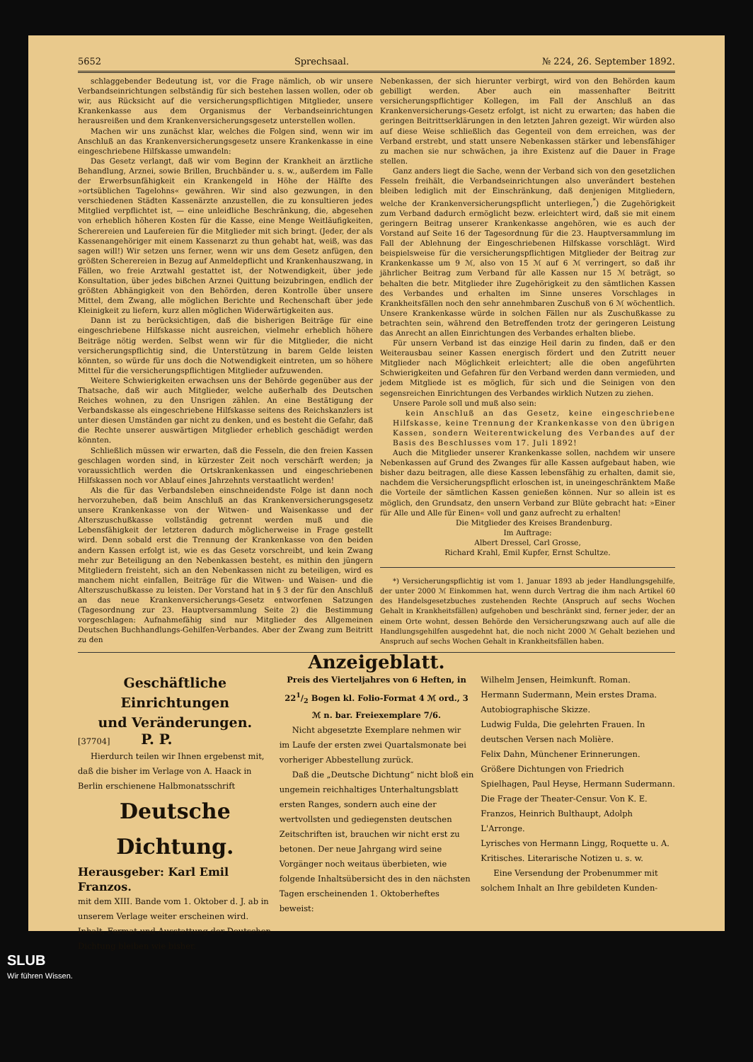5652 Sprechsaal. № 224, 26. September 1892.
schlaggebender Bedeutung ist, vor die Frage nämlich, ob wir unsere Verbandseinrichtungen selbständig für sich bestehen lassen wollen, oder ob wir, aus Rücksicht auf die versicherungspflichtigen Mitglieder, unsere Krankenkasse aus dem Organismus der Verbandseinrichtungen herausreißen und dem Krankenversicherungsgesetz unterstellen wollen.
Machen wir uns zunächst klar, welches die Folgen sind, wenn wir im Anschluß an das Krankenversicherungsgesetz unsere Krankenkasse in eine eingeschriebene Hilfskasse umwandeln:
Das Gesetz verlangt, daß wir vom Beginn der Krankheit an ärztliche Behandlung, Arznei, sowie Brillen, Bruchbänder u. s. w., außerdem im Falle der Erwerbsunfähigkeit ein Krankengeld in Höhe der Hälfte des »ortsüblichen Tagelohns« gewähren. Wir sind also gezwungen, in den verschiedenen Städten Kassenärzte anzustellen, die zu konsultieren jedes Mitglied verpflichtet ist, — eine unleidliche Beschränkung, die, abgesehen von erheblich höheren Kosten für die Kasse, eine Menge Weitläufigkeiten, Scherereien und Laufereien für die Mitglieder mit sich bringt. (Jeder, der als Kassenangehöriger mit einem Kassenarzt zu thun gehabt hat, weiß, was das sagen will!) Wir setzen uns ferner, wenn wir uns dem Gesetz anfügen, den größten Scherereien in Bezug auf Anmeldepflicht und Krankenhauszwang, in Fällen, wo freie Arztwahl gestattet ist, der Notwendigkeit, über jede Konsultation, über jedes bißchen Arznei Quittung beizubringen, endlich der größten Abhängigkeit von den Behörden, deren Kontrolle über unsere Mittel, dem Zwang, alle möglichen Berichte und Rechenschaft über jede Kleinigkeit zu liefern, kurz allen möglichen Widerwärtigkeiten aus.
Dann ist zu berücksichtigen, daß die bisherigen Beiträge für eine eingeschriebene Hilfskasse nicht ausreichen, vielmehr erheblich höhere Beiträge nötig werden. Selbst wenn wir für die Mitglieder, die nicht versicherungspflichtig sind, die Unterstützung in barem Gelde leisten könnten, so würde für uns doch die Notwendigkeit eintreten, um so höhere Mittel für die versicherungspflichtigen Mitglieder aufzuwenden.
Weitere Schwierigkeiten erwachsen uns der Behörde gegenüber aus der Thatsache, daß wir auch Mitglieder, welche außerhalb des Deutschen Reiches wohnen, zu den Unsrigen zählen. An eine Bestätigung der Verbandskasse als eingeschriebene Hilfskasse seitens des Reichskanzlers ist unter diesen Umständen gar nicht zu denken, und es besteht die Gefahr, daß die Rechte unserer auswärtigen Mitglieder erheblich geschädigt werden könnten.
Schließlich müssen wir erwarten, daß die Fesseln, die den freien Kassen geschlagen worden sind, in kürzester Zeit noch verschärft werden; ja voraussichtlich werden die Ortskrankenkassen und eingeschriebenen Hilfskassen noch vor Ablauf eines Jahrzehnts verstaatlicht werden!
Als die für das Verbandsleben einschneidendste Folge ist dann noch hervorzuheben, daß beim Anschluß an das Krankenversicherungsgesetz unsere Krankenkasse von der Witwen- und Waisenkasse und der Alterszuschußkasse vollständig getrennt werden muß und die Lebensfähigkeit der letzteren dadurch möglicherweise in Frage gestellt wird. Denn sobald erst die Trennung der Krankenkasse von den beiden andern Kassen erfolgt ist, wie es das Gesetz vorschreibt, und kein Zwang mehr zur Beteiligung an den Nebenkassen besteht, es mithin den jüngern Mitgliedern freisteht, sich an den Nebenkassen nicht zu beteiligen, wird es manchem nicht einfallen, Beiträge für die Witwen- und Waisen- und die Alterszuschußkasse zu leisten. Der Vorstand hat in § 3 der für den Anschluß an das neue Krankenversicherungs-Gesetz entworfenen Satzungen (Tagesordnung zur 23. Hauptversammlung Seite 2) die Bestimmung vorgeschlagen: Aufnahmefähig sind nur Mitglieder des Allgemeinen Deutschen Buchhandlungs-Gehilfen-Verbandes. Aber der Zwang zum Beitritt zu den
Nebenkassen, der sich hierunter verbirgt, wird von den Behörden kaum gebilligt werden. Aber auch ein massenhafter Beitritt versicherungspflichtiger Kollegen, im Fall der Anschluß an das Krankenversicherungs-Gesetz erfolgt, ist nicht zu erwarten; das haben die geringen Beitrittserklärungen in den letzten Jahren gezeigt. Wir würden also auf diese Weise schließlich das Gegenteil von dem erreichen, was der Verband erstrebt, und statt unsere Nebenkassen stärker und lebensfähiger zu machen sie nur schwächen, ja ihre Existenz auf die Dauer in Frage stellen.
Ganz anders liegt die Sache, wenn der Verband sich von den gesetzlichen Fesseln freihält, die Verbandseinrichtungen also unverändert bestehen bleiben lediglich mit der Einschränkung, daß denjenigen Mitgliedern, welche der Krankenversicherungspflicht unterliegen,<sup>*</sup>) die Zugehörigkeit zum Verband dadurch ermöglicht bezw. erleichtert wird, daß sie mit einem geringern Beitrag unserer Krankenkasse angehören, wie es auch der Vorstand auf Seite 16 der Tagesordnung für die 23. Hauptversammlung im Fall der Ablehnung der Eingeschriebenen Hilfskasse vorschlägt. Wird beispielsweise für die versicherungspflichtigen Mitglieder der Beitrag zur Krankenkasse um 9 ℳ, also von 15 ℳ auf 6 ℳ verringert, so daß ihr jährlicher Beitrag zum Verband für alle Kassen nur 15 ℳ beträgt, so behalten die betr. Mitglieder ihre Zugehörigkeit zu den sämtlichen Kassen des Verbandes und erhalten im Sinne unseres Vorschlages in Krankheitsfällen noch den sehr annehmbaren Zuschuß von 6 ℳ wöchentlich. Unsere Krankenkasse würde in solchen Fällen nur als Zuschußkasse zu betrachten sein, während den Betreffenden trotz der geringeren Leistung das Anrecht an allen Einrichtungen des Verbandes erhalten bliebe.
Für unsern Verband ist das einzige Heil darin zu finden, daß er den Weiterausbau seiner Kassen energisch fördert und den Zutritt neuer Mitglieder nach Möglichkeit erleichtert; alle die oben angeführten Schwierigkeiten und Gefahren für den Verband werden dann vermieden, und jedem Mitgliede ist es möglich, für sich und die Seinigen von den segensreichen Einrichtungen des Verbandes wirklich Nutzen zu ziehen.
Unsere Parole soll und muß also sein:
kein Anschluß an das Gesetz, keine eingeschriebene Hilfskasse, keine Trennung der Krankenkasse von den übrigen Kassen, sondern Weiterentwickelung des Verbandes auf der Basis des Beschlusses vom 17. Juli 1892!
Auch die Mitglieder unserer Krankenkasse sollen, nachdem wir unsere Nebenkassen auf Grund des Zwanges für alle Kassen aufgebaut haben, wie bisher dazu beitragen, alle diese Kassen lebensfähig zu erhalten, damit sie, nachdem die Versicherungspflicht erloschen ist, in uneingeschränktem Maße die Vorteile der sämtlichen Kassen genießen können. Nur so allein ist es möglich, den Grundsatz, den unsern Verband zur Blüte gebracht hat: »Einer für Alle und Alle für Einen« voll und ganz aufrecht zu erhalten!
Die Mitglieder des Kreises Brandenburg.
Im Auftrage:
Albert Dressel, Carl Grosse,
Richard Krahl, Emil Kupfer, Ernst Schultze.
*) Versicherungspflichtig ist vom 1. Januar 1893 ab jeder Handlungsgehilfe, der unter 2000 ℳ Einkommen hat, wenn durch Vertrag die ihm nach Artikel 60 des Handelsgesetzbuches zustehenden Rechte (Anspruch auf sechs Wochen Gehalt in Krankheitsfällen) aufgehoben und beschränkt sind, ferner jeder, der an einem Orte wohnt, dessen Behörde den Versicherungszwang auch auf alle die Handlungsgehilfen ausgedehnt hat, die noch nicht 2000 ℳ Gehalt beziehen und Anspruch auf sechs Wochen Gehalt in Krankheitsfällen haben.
Anzeigeblatt.
Geschäftliche Einrichtungen
und Veränderungen.
[37704] P. P.
Hierdurch teilen wir Ihnen ergebenst mit, daß die bisher im Verlage von A. Haack in Berlin erschienene Halbmonatsschrift
Deutsche Dichtung.
Herausgeber: Karl Emil Franzos.
mit dem XIII. Bande vom 1. Oktober d. J. ab in unserem Verlage weiter erscheinen wird. Inhalt, Format und Ausstattung der Deutschen Dichtung bleiben wie bisher.
Preis des Vierteljahres von 6 Heften, in 221/2 Bogen kl. Folio-Format 4 ℳ ord., 3 ℳ n. bar. Freiexemplare 7/6.
Nicht abgesetzte Exemplare nehmen wir im Laufe der ersten zwei Quartalsmonate bei vorheriger Abbestellung zurück.
Daß die „Deutsche Dichtung“ nicht bloß ein ungemein reichhaltiges Unterhaltungsblatt ersten Ranges, sondern auch eine der wertvollsten und gediegensten deutschen Zeitschriften ist, brauchen wir nicht erst zu betonen. Der neue Jahrgang wird seine Vorgänger noch weitaus überbieten, wie folgende Inhaltsübersicht des in den nächsten Tagen erscheinenden 1. Oktoberheftes beweist:
Wilhelm Jensen, Heimkunft. Roman.
Hermann Sudermann, Mein erstes Drama. Autobiographische Skizze.
Ludwig Fulda, Die gelehrten Frauen. In deutschen Versen nach Molière.
Felix Dahn, Münchener Erinnerungen.
Größere Dichtungen von Friedrich Spielhagen, Paul Heyse, Hermann Sudermann.
Die Frage der Theater-Censur. Von K. E. Franzos, Heinrich Bulthaupt, Adolph L'Arronge.
Lyrisches von Hermann Lingg, Roquette u. A.
Kritisches. Literarische Notizen u. s. w.
Eine Versendung der Probenummer mit solchem Inhalt an Ihre gebildeten Kunden-
SLUB
Wir führen Wissen.